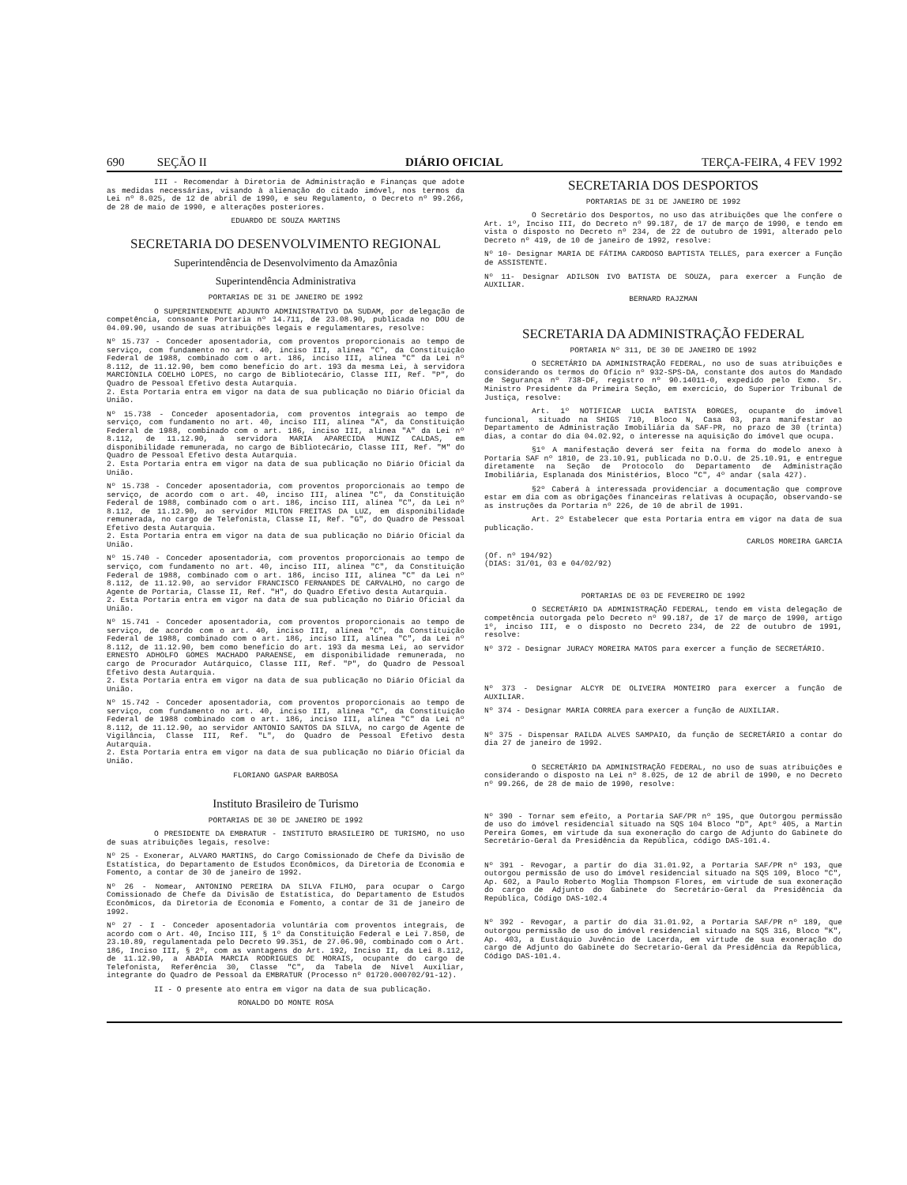690 SEÇÃO II DIÁRIO OFICIAL TERÇA-FEIRA, 4 FEV 1992
III - Recomendar à Diretoria de Administração e Finanças que adote as medidas necessárias, visando à alienação do citado imóvel, nos termos da Lei nº 8.025, de 12 de abril de 1990, e seu Regulamento, o Decreto nº 99.266, de 28 de maio de 1990, e alterações posteriores.
EDUARDO DE SOUZA MARTINS
SECRETARIA DO DESENVOLVIMENTO REGIONAL
Superintendência de Desenvolvimento da Amazônia
Superintendência Administrativa
PORTARIAS DE 31 DE JANEIRO DE 1992
O SUPERINTENDENTE ADJUNTO ADMINISTRATIVO DA SUDAM, por delegação de competência, consoante Portaria nº 14.711, de 23.08.90, publicada no DOU de 04.09.90, usando de suas atribuições legais e regulamentares, resolve:
Nº 15.737 - Conceder aposentadoria, com proventos proporcionais ao tempo de serviço, com fundamento no art. 40, inciso III, alínea "C", da Constituição Federal de 1988, combinado com o art. 186, inciso III, alínea "C" da Lei nº 8.112, de 11.12.90, bem como benefício do art. 193 da mesma Lei, à servidora MARCIONILA COELHO LOPES, no cargo de Bibliotecário, Classe III, Ref. "P", do Quadro de Pessoal Efetivo desta Autarquia.
2. Esta Portaria entra em vigor na data de sua publicação no Diário Oficial da União.
Nº 15.738 - Conceder aposentadoria, com proventos integrais ao tempo de serviço, com fundamento no art. 40, inciso III, alínea "A", da Constituição Federal de 1988, combinado com o art. 186, inciso III, alínea "A" da Lei nº 8.112, de 11.12.90, à servidora MARIA APARECIDA MUNIZ CALDAS, em disponibilidade remunerada, no cargo de Bibliotecário, Classe III, Ref. "M" do Quadro de Pessoal Efetivo desta Autarquia.
2. Esta Portaria entra em vigor na data de sua publicação no Diário Oficial da União.
Nº 15.738 - Conceder aposentadoria, com proventos proporcionais ao tempo de serviço, de acordo com o art. 40, inciso III, alínea "C", da Constituição Federal de 1988, combinado com o art. 186, inciso III, alínea "C", da Lei nº 8.112, de 11.12.90, ao servidor MILTON FREITAS DA LUZ, em disponibilidade remunerada, no cargo de Telefonista, Classe II, Ref. "G", do Quadro de Pessoal Efetivo desta Autarquia.
2. Esta Portaria entra em vigor na data de sua publicação no Diário Oficial da União.
Nº 15.740 - Conceder aposentadoria, com proventos proporcionais ao tempo de serviço, com fundamento no art. 40, inciso III, alínea "C", da Constituição Federal de 1988, combinado com o art. 186, inciso III, alínea "C" da Lei nº 8.112, de 11.12.90, ao servidor FRANCISCO FERNANDES DE CARVALHO, no cargo de Agente de Portaria, Classe II, Ref. "H", do Quadro Efetivo desta Autarquia.
2. Esta Portaria entra em vigor na data de sua publicação no Diário Oficial da União.
Nº 15.741 - Conceder aposentadoria, com proventos proporcionais ao tempo de serviço, de acordo com o art. 40, inciso III, alínea "C", da Constituição Federal de 1988, combinado com o art. 186, inciso III, alínea "C", da Lei nº 8.112, de 11.12.90, bem como benefício do art. 193 da mesma Lei, ao servidor ERNESTO ADHOLFO GOMES MACHADO PARAENSE, em disponibilidade remunerada, no cargo de Procurador Autárquico, Classe III, Ref. "P", do Quadro de Pessoal Efetivo desta Autarquia.
2. Esta Portaria entra em vigor na data de sua publicação no Diário Oficial da União.
Nº 15.742 - Conceder aposentadoria, com proventos proporcionais ao tempo de serviço, com fundamento no art. 40, inciso III, alínea "C", da Constituição Federal de 1988 combinado com o art. 186, inciso III, alínea "C" da Lei nº 8.112, de 11.12.90, ao servidor ANTONIO SANTOS DA SILVA, no cargo de Agente de Vigilância, Classe III, Ref. "L", do Quadro de Pessoal Efetivo desta Autarquia.
2. Esta Portaria entra em vigor na data de sua publicação no Diário Oficial da União.
FLORIANO GASPAR BARBOSA
Instituto Brasileiro de Turismo
PORTARIAS DE 30 DE JANEIRO DE 1992
O PRESIDENTE DA EMBRATUR - INSTITUTO BRASILEIRO DE TURISMO, no uso de suas atribuições legais, resolve:
Nº 25 - Exonerar, ALVARO MARTINS, do Cargo Comissionado de Chefe da Divisão de Estatística, do Departamento de Estudos Econômicos, da Diretoria de Economia e Fomento, a contar de 30 de janeiro de 1992.
Nº 26 - Nomear, ANTONINO PEREIRA DA SILVA FILHO, para ocupar o Cargo Comissionado de Chefe da Divisão de Estatística, do Departamento de Estudos Econômicos, da Diretoria de Economia e Fomento, a contar de 31 de janeiro de 1992.
Nº 27 - I - Conceder aposentadoria voluntária com proventos integrais, de acordo com o Art. 40, Inciso III, § 1º da Constituição Federal e Lei 7.850, de 23.10.89, regulamentada pelo Decreto 99.351, de 27.06.90, combinado com o Art. 186, Inciso III, § 2º, com as vantagens do Art. 192, Inciso II, da Lei 8.112, de 11.12.90, a ABADIA MARCIA RODRIGUES DE MORAIS, ocupante do cargo de Telefonista, Referência 30, Classe "C", da Tabela de Nível Auxiliar, integrante do Quadro de Pessoal da EMBRATUR (Processo nº 01720.000702/91-12).
II - O presente ato entra em vigor na data de sua publicação.
RONALDO DO MONTE ROSA
SECRETARIA DOS DESPORTOS
PORTARIAS DE 31 DE JANEIRO DE 1992
O Secretário dos Desportos, no uso das atribuições que lhe confere o Art. 1º, Inciso III, do Decreto nº 99.187, de 17 de março de 1990, e tendo em vista o disposto no Decreto nº 234, de 22 de outubro de 1991, alterado pelo Decreto nº 419, de 10 de janeiro de 1992, resolve:
Nº 10- Designar MARIA DE FÁTIMA CARDOSO BAPTISTA TELLES, para exercer a Função de ASSISTENTE.
Nº 11- Designar ADILSON IVO BATISTA DE SOUZA, para exercer a Função de AUXILIAR.
BERNARD RAJZMAN
SECRETARIA DA ADMINISTRAÇÃO FEDERAL
PORTARIA Nº 311, DE 30 DE JANEIRO DE 1992
O SECRETÁRIO DA ADMINISTRAÇÃO FEDERAL, no uso de suas atribuições e considerando os termos do Ofício nº 932-SPS-DA, constante dos autos do Mandado de Segurança nº 738-DF, registro nº 90.14011-0, expedido pelo Exmo. Sr. Ministro Presidente da Primeira Seção, em exercício, do Superior Tribunal de Justiça, resolve:
Art. 1º NOTIFICAR LUCIA BATISTA BORGES, ocupante do imóvel funcional, situado na SHIGS 710, Bloco N, Casa 03, para manifestar ao Departamento de Administração Imobiliária da SAF-PR, no prazo de 30 (trinta) dias, a contar do dia 04.02.92, o interesse na aquisição do imóvel que ocupa.
§1º A manifestação deverá ser feita na forma do modelo anexo à Portaria SAF nº 1810, de 23.10.91, publicada no D.O.U. de 25.10.91, e entregue diretamente na Seção de Protocolo do Departamento de Administração Imobiliária, Esplanada dos Ministérios, Bloco "C", 4º andar (sala 427).
§2º Caberá à interessada providenciar a documentação que comprove estar em dia com as obrigações financeiras relativas à ocupação, observando-se as instruções da Portaria nº 226, de 10 de abril de 1991.
Art. 2º Estabelecer que esta Portaria entra em vigor na data de sua publicação.
CARLOS MOREIRA GARCIA
(Of. nº 194/92)
(DIAS: 31/01, 03 e 04/02/92)
PORTARIAS DE 03 DE FEVEREIRO DE 1992
O SECRETÁRIO DA ADMINISTRAÇÃO FEDERAL, tendo em vista delegação de competência outorgada pelo Decreto nº 99.187, de 17 de março de 1990, artigo 1º, inciso III, e o disposto no Decreto 234, de 22 de outubro de 1991, resolve:
Nº 372 - Designar JURACY MOREIRA MATOS para exercer a função de SECRETÁRIO.
Nº 373 - Designar ALCYR DE OLIVEIRA MONTEIRO para exercer a função de AUXILIAR.
Nº 374 - Designar MARIA CORREA para exercer a função de AUXILIAR.
Nº 375 - Dispensar RAILDA ALVES SAMPAIO, da função de SECRETÁRIO a contar do dia 27 de janeiro de 1992.
O SECRETÁRIO DA ADMINISTRAÇÃO FEDERAL, no uso de suas atribuições e considerando o disposto na Lei nº 8.025, de 12 de abril de 1990, e no Decreto nº 99.266, de 28 de maio de 1990, resolve:
Nº 390 - Tornar sem efeito, a Portaria SAF/PR nº 195, que Outorgou permissão de uso do imóvel residencial situado na SQS 104 Bloco "D", Aptº 405, a Martin Pereira Gomes, em virtude da sua exoneração do cargo de Adjunto do Gabinete do Secretário-Geral da Presidência da República, código DAS-101.4.
Nº 391 - Revogar, a partir do dia 31.01.92, a Portaria SAF/PR nº 193, que outorgou permissão de uso do imóvel residencial situado na SQS 109, Bloco "C", Ap. 602, a Paulo Roberto Moglia Thompson Flores, em virtude de sua exoneração do cargo de Adjunto do Gabinete do Secretário-Geral da Presidência da República, Código DAS-102.4
Nº 392 - Revogar, a partir do dia 31.01.92, a Portaria SAF/PR nº 189, que outorgou permissão de uso do imóvel residencial situado na SQS 316, Bloco "K", Ap. 403, a Eustáquio Juvêncio de Lacerda, em virtude de sua exoneração do cargo de Adjunto do Gabinete do Secretario-Geral da Presidência da República, Código DAS-101.4.